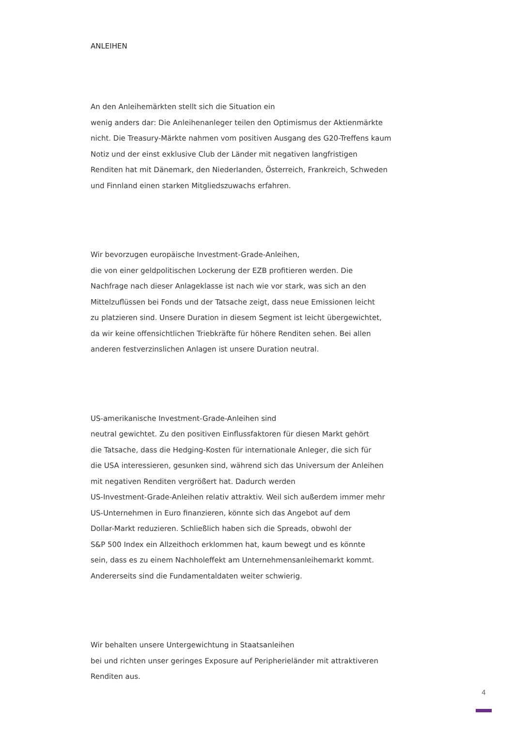ANLEIHEN
An den Anleihemärkten stellt sich die Situation ein
wenig anders dar: Die Anleihenanleger teilen den Optimismus der Aktienmärkte
nicht. Die Treasury-Märkte nahmen vom positiven Ausgang des G20-Treffens kaum
Notiz und der einst exklusive Club der Länder mit negativen langfristigen
Renditen hat mit Dänemark, den Niederlanden, Österreich, Frankreich, Schweden
und Finnland einen starken Mitgliedszuwachs erfahren.
Wir bevorzugen europäische Investment-Grade-Anleihen,
die von einer geldpolitischen Lockerung der EZB profitieren werden. Die
Nachfrage nach dieser Anlageklasse ist nach wie vor stark, was sich an den
Mittelzuflüssen bei Fonds und der Tatsache zeigt, dass neue Emissionen leicht
zu platzieren sind. Unsere Duration in diesem Segment ist leicht übergewichtet,
da wir keine offensichtlichen Triebkräfte für höhere Renditen sehen. Bei allen
anderen festverzinslichen Anlagen ist unsere Duration neutral.
US-amerikanische Investment-Grade-Anleihen sind
neutral gewichtet. Zu den positiven Einflussfaktoren für diesen Markt gehört
die Tatsache, dass die Hedging-Kosten für internationale Anleger, die sich für
die USA interessieren, gesunken sind, während sich das Universum der Anleihen
mit negativen Renditen vergrößert hat. Dadurch werden
US-Investment-Grade-Anleihen relativ attraktiv. Weil sich außerdem immer mehr
US-Unternehmen in Euro finanzieren, könnte sich das Angebot auf dem
Dollar-Markt reduzieren. Schließlich haben sich die Spreads, obwohl der
S&P 500 Index ein Allzeithoch erklommen hat, kaum bewegt und es könnte
sein, dass es zu einem Nachholeffekt am Unternehmensanleihemarkt kommt.
Andererseits sind die Fundamentaldaten weiter schwierig.
Wir behalten unsere Untergewichtung in Staatsanleihen
bei und richten unser geringes Exposure auf Peripherieländer mit attraktiveren
Renditen aus.
4